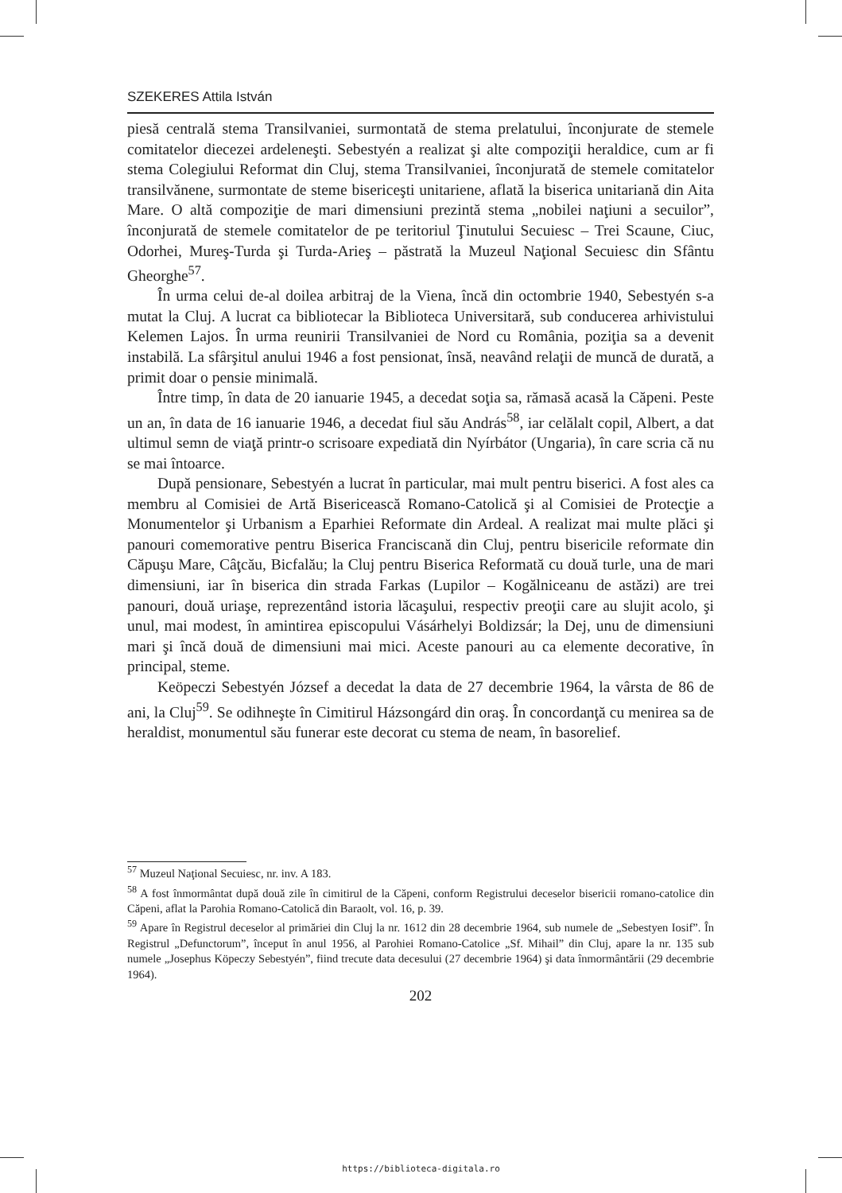SZEKERES Attila István
piesă centrală stema Transilvaniei, surmontată de stema prelatului, înconjurate de stemele comitatelor diecezei ardeleneşti. Sebestyén a realizat şi alte compoziţii heraldice, cum ar fi stema Colegiului Reformat din Cluj, stema Transilvaniei, înconjurată de stemele comitatelor transilvănene, surmontate de steme bisericeşti unitariene, aflată la biserica unitariană din Aita Mare. O altă compoziţie de mari dimensiuni prezintă stema „nobilei naţiuni a secuilor”, înconjurată de stemele comitatelor de pe teritoriul Ţinutului Secuiesc – Trei Scaune, Ciuc, Odorhei, Mureş-Turda şi Turda-Arieş – păstrată la Muzeul Naţional Secuiesc din Sfântu Gheorghe<sup>57</sup>.
În urma celui de-al doilea arbitraj de la Viena, încă din octombrie 1940, Sebestyén s-a mutat la Cluj. A lucrat ca bibliotecar la Biblioteca Universitară, sub conducerea arhivistului Kelemen Lajos. În urma reunirii Transilvaniei de Nord cu România, poziţia sa a devenit instabilă. La sfârşitul anului 1946 a fost pensionat, însă, neavând relaţii de muncă de durată, a primit doar o pensie minimală.
Între timp, în data de 20 ianuarie 1945, a decedat soţia sa, rămasă acasă la Căpeni. Peste un an, în data de 16 ianuarie 1946, a decedat fiul său András<sup>58</sup>, iar celălalt copil, Albert, a dat ultimul semn de viaţă printr-o scrisoare expediată din Nyírbátor (Ungaria), în care scria că nu se mai întoarce.
După pensionare, Sebestyén a lucrat în particular, mai mult pentru biserici. A fost ales ca membru al Comisiei de Artă Bisericească Romano-Catolică şi al Comisiei de Protecţie a Monumentelor şi Urbanism a Eparhiei Reformate din Ardeal. A realizat mai multe plăci şi panouri comemorative pentru Biserica Franciscană din Cluj, pentru bisericile reformate din Căpuşu Mare, Câţcău, Bicfalău; la Cluj pentru Biserica Reformată cu două turle, una de mari dimensiuni, iar în biserica din strada Farkas (Lupilor – Kogălniceanu de astăzi) are trei panouri, două uriaşe, reprezentând istoria lăcaşului, respectiv preoţii care au slujit acolo, şi unul, mai modest, în amintirea episcopului Vásárhelyi Boldizsár; la Dej, unu de dimensiuni mari şi încă două de dimensiuni mai mici. Aceste panouri au ca elemente decorative, în principal, steme.
Keöpeczi Sebestyén József a decedat la data de 27 decembrie 1964, la vârsta de 86 de ani, la Cluj<sup>59</sup>. Se odihneşte în Cimitirul Házsongárd din oraş. În concordanţă cu menirea sa de heraldist, monumentul său funerar este decorat cu stema de neam, în basorelief.
<sup>57</sup> Muzeul Naţional Secuiesc, nr. inv. A 183.
<sup>58</sup> A fost înmormântat după două zile în cimitirul de la Căpeni, conform Registrului deceselor bisericii romano-catolice din Căpeni, aflat la Parohia Romano-Catolică din Baraolt, vol. 16, p. 39.
<sup>59</sup> Apare în Registrul deceselor al primăriei din Cluj la nr. 1612 din 28 decembrie 1964, sub numele de „Sebestyen Iosif”. În Registrul „Defunctorum”, început în anul 1956, al Parohiei Romano-Catolice „Sf. Mihail” din Cluj, apare la nr. 135 sub numele „Josephus Köpeczy Sebestyén”, fiind trecute data decesului (27 decembrie 1964) şi data înmormântării (29 decembrie 1964).
202
https://biblioteca-digitala.ro